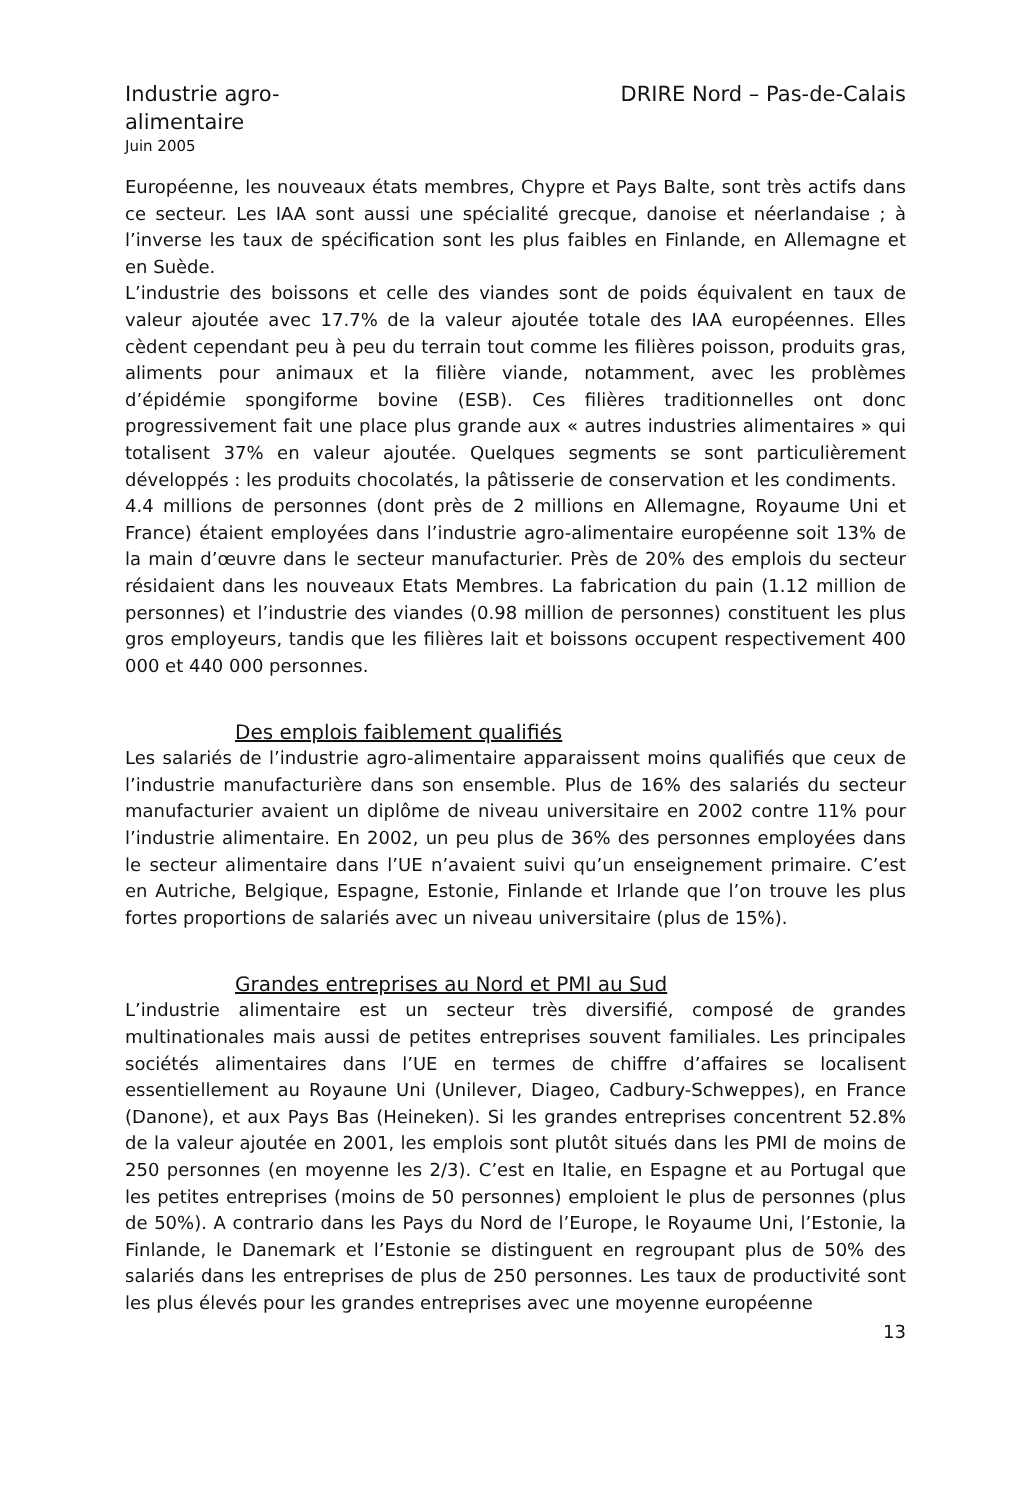Industrie agro-alimentaire
Juin 2005
DRIRE Nord – Pas-de-Calais
Européenne, les nouveaux états membres, Chypre et Pays Balte, sont très actifs dans ce secteur. Les IAA sont aussi une spécialité grecque, danoise et néerlandaise ; à l’inverse les taux de spécification sont les plus faibles en Finlande, en Allemagne et en Suède.
L’industrie des boissons et celle des viandes sont de poids équivalent en taux de valeur ajoutée avec 17.7% de la valeur ajoutée totale des IAA européennes. Elles cèdent cependant peu à peu du terrain tout comme les filières poisson, produits gras, aliments pour animaux et la filière viande, notamment, avec les problèmes d’épidémie spongiforme bovine (ESB). Ces filières traditionnelles ont donc progressivement fait une place plus grande aux « autres industries alimentaires » qui totalisent 37% en valeur ajoutée. Quelques segments se sont particulièrement développés : les produits chocolatés, la pâtisserie de conservation et les condiments.
4.4 millions de personnes (dont près de 2 millions en Allemagne, Royaume Uni et France) étaient employées dans l’industrie agro-alimentaire européenne soit 13% de la main d’œuvre dans le secteur manufacturier. Près de 20% des emplois du secteur résidaient dans les nouveaux Etats Membres. La fabrication du pain (1.12 million de personnes) et l’industrie des viandes (0.98 million de personnes) constituent les plus gros employeurs, tandis que les filières lait et boissons occupent respectivement 400 000 et 440 000 personnes.
Des emplois faiblement qualifiés
Les salariés de l’industrie agro-alimentaire apparaissent moins qualifiés que ceux de l’industrie manufacturière dans son ensemble. Plus de 16% des salariés du secteur manufacturier avaient un diplôme de niveau universitaire en 2002 contre 11% pour l’industrie alimentaire. En 2002, un peu plus de 36% des personnes employées dans le secteur alimentaire dans l’UE n’avaient suivi qu’un enseignement primaire. C’est en Autriche, Belgique, Espagne, Estonie, Finlande et Irlande que l’on trouve les plus fortes proportions de salariés avec un niveau universitaire (plus de 15%).
Grandes entreprises au Nord et PMI au Sud
L’industrie alimentaire est un secteur très diversifié, composé de grandes multinationales mais aussi de petites entreprises souvent familiales. Les principales sociétés alimentaires dans l’UE en termes de chiffre d’affaires se localisent essentiellement au Royaune Uni (Unilever, Diageo, Cadbury-Schweppes), en France (Danone), et aux Pays Bas (Heineken). Si les grandes entreprises concentrent 52.8% de la valeur ajoutée en 2001, les emplois sont plutôt situés dans les PMI de moins de 250 personnes (en moyenne les 2/3). C’est en Italie, en Espagne et au Portugal que les petites entreprises (moins de 50 personnes) emploient le plus de personnes (plus de 50%). A contrario dans les Pays du Nord de l’Europe, le Royaume Uni, l’Estonie, la Finlande, le Danemark et l’Estonie se distinguent en regroupant plus de 50% des salariés dans les entreprises de plus de 250 personnes. Les taux de productivité sont les plus élevés pour les grandes entreprises avec une moyenne européenne
13